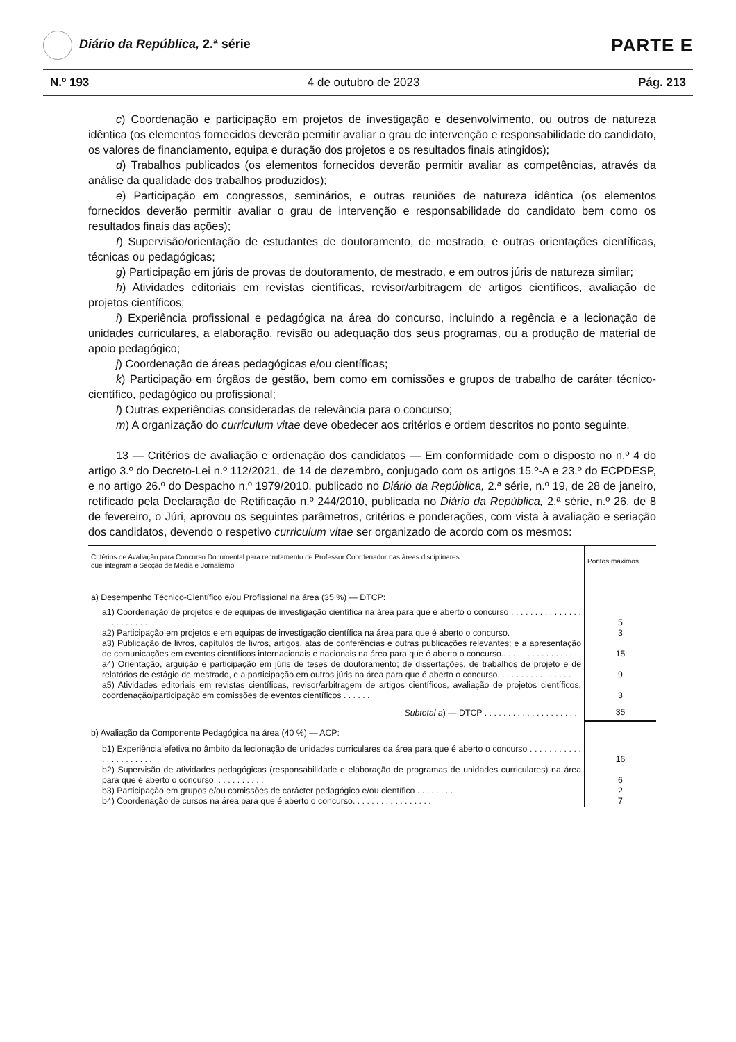Diário da República, 2.ª série
PARTE E
N.º 193 4 de outubro de 2023 Pág. 213
c) Coordenação e participação em projetos de investigação e desenvolvimento, ou outros de natureza idêntica (os elementos fornecidos deverão permitir avaliar o grau de intervenção e responsabilidade do candidato, os valores de financiamento, equipa e duração dos projetos e os resultados finais atingidos);
d) Trabalhos publicados (os elementos fornecidos deverão permitir avaliar as competências, através da análise da qualidade dos trabalhos produzidos);
e) Participação em congressos, seminários, e outras reuniões de natureza idêntica (os elementos fornecidos deverão permitir avaliar o grau de intervenção e responsabilidade do candidato bem como os resultados finais das ações);
f) Supervisão/orientação de estudantes de doutoramento, de mestrado, e outras orientações científicas, técnicas ou pedagógicas;
g) Participação em júris de provas de doutoramento, de mestrado, e em outros júris de natureza similar;
h) Atividades editoriais em revistas científicas, revisor/arbitragem de artigos científicos, avaliação de projetos científicos;
i) Experiência profissional e pedagógica na área do concurso, incluindo a regência e a lecionação de unidades curriculares, a elaboração, revisão ou adequação dos seus programas, ou a produção de material de apoio pedagógico;
j) Coordenação de áreas pedagógicas e/ou científicas;
k) Participação em órgãos de gestão, bem como em comissões e grupos de trabalho de caráter técnico-científico, pedagógico ou profissional;
l) Outras experiências consideradas de relevância para o concurso;
m) A organização do curriculum vitae deve obedecer aos critérios e ordem descritos no ponto seguinte.
13 — Critérios de avaliação e ordenação dos candidatos — Em conformidade com o disposto no n.º 4 do artigo 3.º do Decreto-Lei n.º 112/2021, de 14 de dezembro, conjugado com os artigos 15.º-A e 23.º do ECPDESP, e no artigo 26.º do Despacho n.º 1979/2010, publicado no Diário da República, 2.ª série, n.º 19, de 28 de janeiro, retificado pela Declaração de Retificação n.º 244/2010, publicada no Diário da República, 2.ª série, n.º 26, de 8 de fevereiro, o Júri, aprovou os seguintes parâmetros, critérios e ponderações, com vista à avaliação e seriação dos candidatos, devendo o respetivo curriculum vitae ser organizado de acordo com os mesmos:
| Critérios de Avaliação para Concurso Documental para recrutamento de Professor Coordenador nas áreas disciplinares que integram a Secção de Media e Jornalismo | Pontos máximos |
| --- | --- |
| a) Desempenho Técnico-Científico e/ou Profissional na área (35 %) — DTCP: | |
| a1) Coordenação de projetos e de equipas de investigação científica na área para que é aberto o concurso . . . . . . . . . . . . . . . . . . . . . . . . . | 5 |
| a2) Participação em projetos e em equipas de investigação científica na área para que é aberto o concurso. | 3 |
| a3) Publicação de livros, capítulos de livros, artigos, atas de conferências e outras publicações relevantes; e a apresentação de comunicações em eventos científicos internacionais e nacionais na área para que é aberto o concurso.. . . . . . . . . . . . . . . . | 15 |
| a4) Orientação, arguição e participação em júris de teses de doutoramento; de dissertações, de trabalhos de projeto e de relatórios de estágio de mestrado, e a participação em outros júris na área para que é aberto o concurso. . . . . . . . . . . . . . . . | 9 |
| a5) Atividades editoriais em revistas científicas, revisor/arbitragem de artigos científicos, avaliação de projetos científicos, coordenação/participação em comissões de eventos científicos . . . . . . | 3 |
| Subtotal a ) — DTCP . . . . . . . . . . . . . . . . . . . . | 35 |
| b) Avaliação da Componente Pedagógica na área (40 %) — ACP: | |
| b1) Experiência efetiva no âmbito da lecionação de unidades curriculares da área para que é aberto o concurso . . . . . . . . . . . . . . . . . . . . . . | 16 |
| b2) Supervisão de atividades pedagógicas (responsabilidade e elaboração de programas de unidades curriculares) na área para que é aberto o concurso. . . . . . . . . . . | 6 |
| b3) Participação em grupos e/ou comissões de carácter pedagógico e/ou científico . . . . . . . . | 2 |
| b4) Coordenação de cursos na área para que é aberto o concurso. . . . . . . . . . . . . . . . . | 7 |